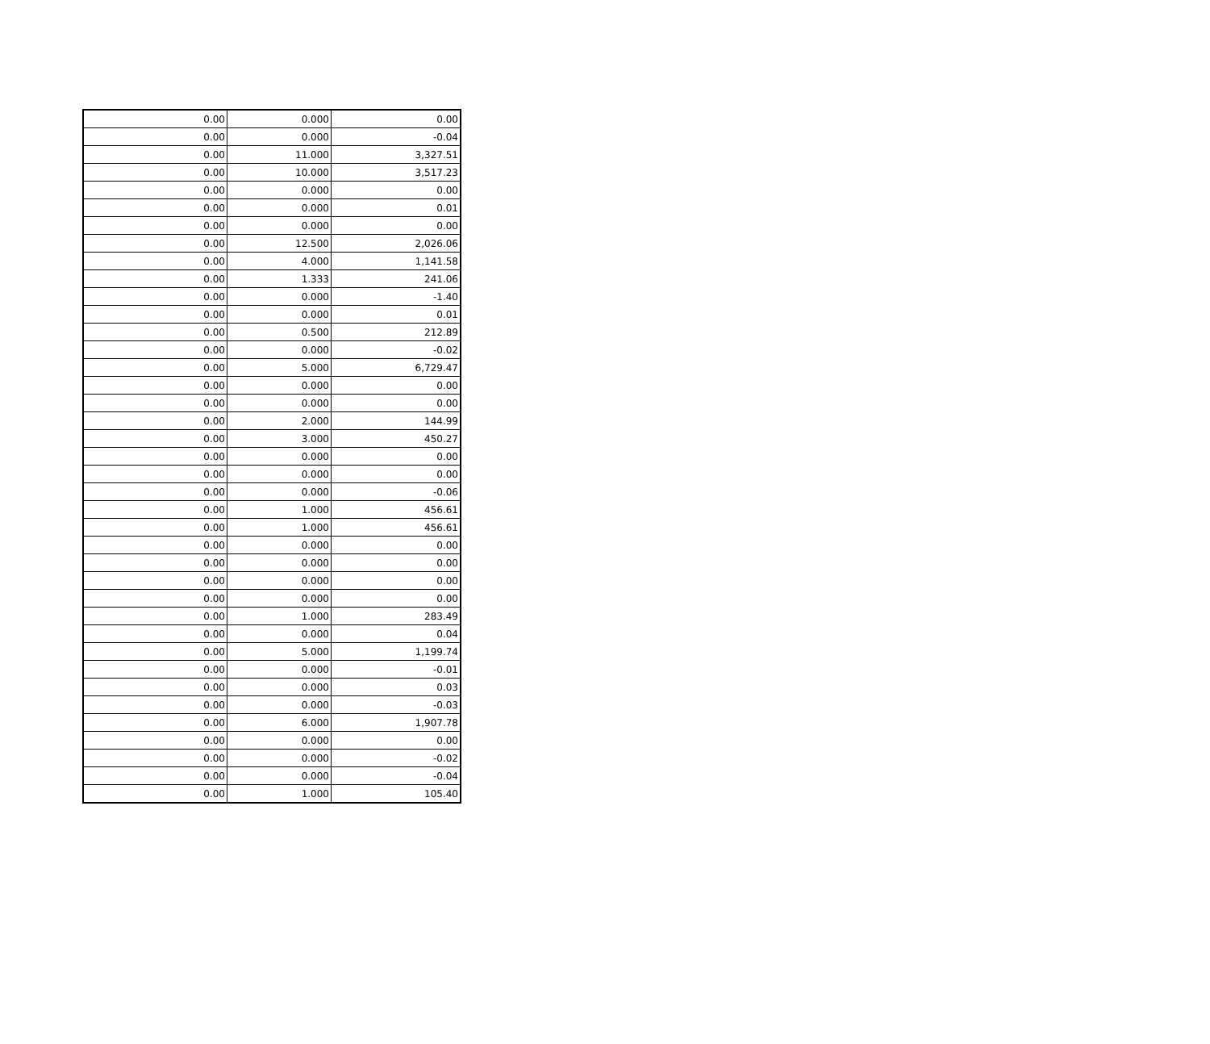| 0.00 | 0.000 | 0.00 |
| 0.00 | 0.000 | -0.04 |
| 0.00 | 11.000 | 3,327.51 |
| 0.00 | 10.000 | 3,517.23 |
| 0.00 | 0.000 | 0.00 |
| 0.00 | 0.000 | 0.01 |
| 0.00 | 0.000 | 0.00 |
| 0.00 | 12.500 | 2,026.06 |
| 0.00 | 4.000 | 1,141.58 |
| 0.00 | 1.333 | 241.06 |
| 0.00 | 0.000 | -1.40 |
| 0.00 | 0.000 | 0.01 |
| 0.00 | 0.500 | 212.89 |
| 0.00 | 0.000 | -0.02 |
| 0.00 | 5.000 | 6,729.47 |
| 0.00 | 0.000 | 0.00 |
| 0.00 | 0.000 | 0.00 |
| 0.00 | 2.000 | 144.99 |
| 0.00 | 3.000 | 450.27 |
| 0.00 | 0.000 | 0.00 |
| 0.00 | 0.000 | 0.00 |
| 0.00 | 0.000 | -0.06 |
| 0.00 | 1.000 | 456.61 |
| 0.00 | 1.000 | 456.61 |
| 0.00 | 0.000 | 0.00 |
| 0.00 | 0.000 | 0.00 |
| 0.00 | 0.000 | 0.00 |
| 0.00 | 0.000 | 0.00 |
| 0.00 | 1.000 | 283.49 |
| 0.00 | 0.000 | 0.04 |
| 0.00 | 5.000 | 1,199.74 |
| 0.00 | 0.000 | -0.01 |
| 0.00 | 0.000 | 0.03 |
| 0.00 | 0.000 | -0.03 |
| 0.00 | 6.000 | 1,907.78 |
| 0.00 | 0.000 | 0.00 |
| 0.00 | 0.000 | -0.02 |
| 0.00 | 0.000 | -0.04 |
| 0.00 | 1.000 | 105.40 |